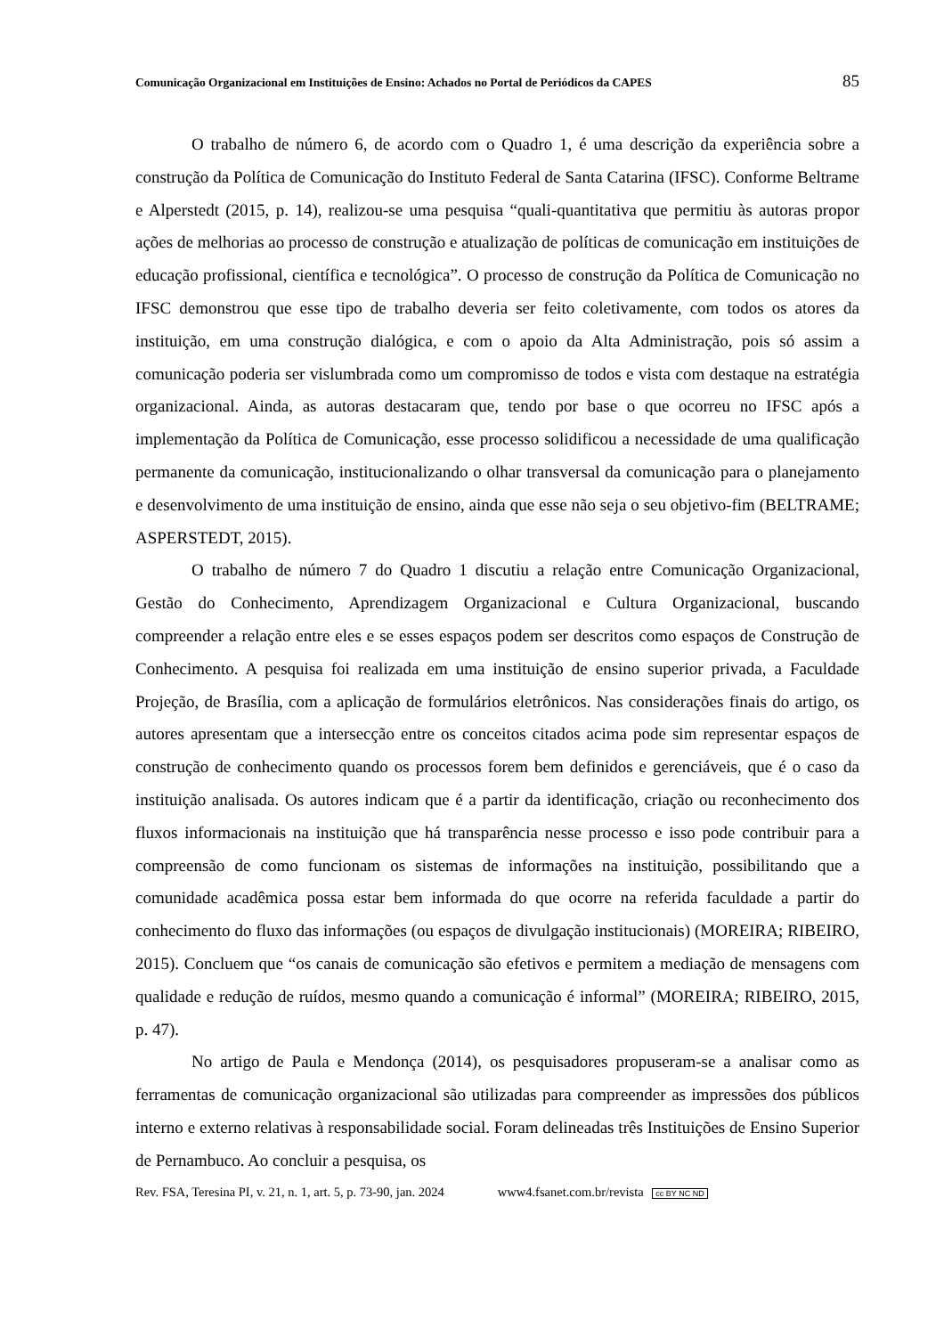Comunicação Organizacional em Instituições de Ensino: Achados no Portal de Periódicos da CAPES 85
O trabalho de número 6, de acordo com o Quadro 1, é uma descrição da experiência sobre a construção da Política de Comunicação do Instituto Federal de Santa Catarina (IFSC). Conforme Beltrame e Alperstedt (2015, p. 14), realizou-se uma pesquisa “quali-quantitativa que permitiu às autoras propor ações de melhorias ao processo de construção e atualização de políticas de comunicação em instituições de educação profissional, científica e tecnológica”. O processo de construção da Política de Comunicação no IFSC demonstrou que esse tipo de trabalho deveria ser feito coletivamente, com todos os atores da instituição, em uma construção dialógica, e com o apoio da Alta Administração, pois só assim a comunicação poderia ser vislumbrada como um compromisso de todos e vista com destaque na estratégia organizacional. Ainda, as autoras destacaram que, tendo por base o que ocorreu no IFSC após a implementação da Política de Comunicação, esse processo solidificou a necessidade de uma qualificação permanente da comunicação, institucionalizando o olhar transversal da comunicação para o planejamento e desenvolvimento de uma instituição de ensino, ainda que esse não seja o seu objetivo-fim (BELTRAME; ASPERSTEDT, 2015).
O trabalho de número 7 do Quadro 1 discutiu a relação entre Comunicação Organizacional, Gestão do Conhecimento, Aprendizagem Organizacional e Cultura Organizacional, buscando compreender a relação entre eles e se esses espaços podem ser descritos como espaços de Construção de Conhecimento. A pesquisa foi realizada em uma instituição de ensino superior privada, a Faculdade Projeção, de Brasília, com a aplicação de formulários eletrônicos. Nas considerações finais do artigo, os autores apresentam que a intersecção entre os conceitos citados acima pode sim representar espaços de construção de conhecimento quando os processos forem bem definidos e gerenciáveis, que é o caso da instituição analisada. Os autores indicam que é a partir da identificação, criação ou reconhecimento dos fluxos informacionais na instituição que há transparência nesse processo e isso pode contribuir para a compreensão de como funcionam os sistemas de informações na instituição, possibilitando que a comunidade acadêmica possa estar bem informada do que ocorre na referida faculdade a partir do conhecimento do fluxo das informações (ou espaços de divulgação institucionais) (MOREIRA; RIBEIRO, 2015). Concluem que “os canais de comunicação são efetivos e permitem a mediação de mensagens com qualidade e redução de ruídos, mesmo quando a comunicação é informal” (MOREIRA; RIBEIRO, 2015, p. 47).
No artigo de Paula e Mendonça (2014), os pesquisadores propuseram-se a analisar como as ferramentas de comunicação organizacional são utilizadas para compreender as impressões dos públicos interno e externo relativas à responsabilidade social. Foram delineadas três Instituições de Ensino Superior de Pernambuco. Ao concluir a pesquisa, os
Rev. FSA, Teresina PI, v. 21, n. 1, art. 5, p. 73-90, jan. 2024 www4.fsanet.com.br/revista cc BY NC ND